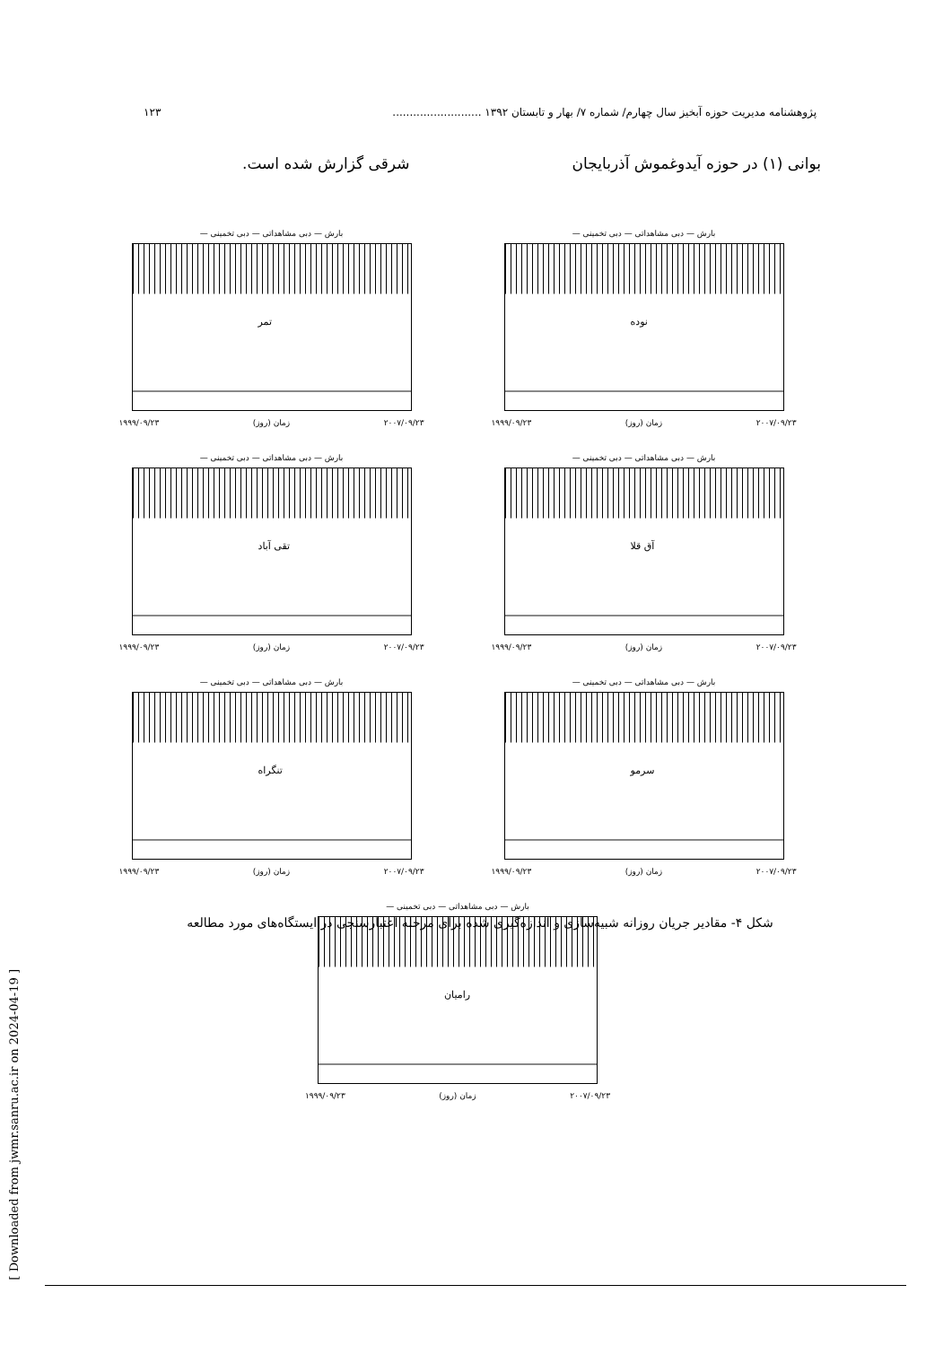پژوهشنامه مدیریت حوزه آبخیز سال چهارم/ شماره ۷/ بهار و تابستان ۱۳۹۲ .......................... ۱۲۳
بوانی (۱) در حوزه آیدوغموش آذربایجان شرقی گزارش شده است.
[ Downloaded from jwmr.sanru.ac.ir on 2024-04-19 ]
بارش — دبی مشاهداتی — دبی تخمینی —
نوده
۱۹۹۹/۰۹/۲۳ زمان (روز) ۲۰۰۷/۰۹/۲۳
بارش — دبی مشاهداتی — دبی تخمینی —
تمر
۱۹۹۹/۰۹/۲۳ زمان (روز) ۲۰۰۷/۰۹/۲۳
بارش — دبی مشاهداتی — دبی تخمینی —
آق قلا
۱۹۹۹/۰۹/۲۳ زمان (روز) ۲۰۰۷/۰۹/۲۳
بارش — دبی مشاهداتی — دبی تخمینی —
تقی آباد
۱۹۹۹/۰۹/۲۳ زمان (روز) ۲۰۰۷/۰۹/۲۳
بارش — دبی مشاهداتی — دبی تخمینی —
سرمو
۱۹۹۹/۰۹/۲۳ زمان (روز) ۲۰۰۷/۰۹/۲۳
بارش — دبی مشاهداتی — دبی تخمینی —
تنگراه
۱۹۹۹/۰۹/۲۳ زمان (روز) ۲۰۰۷/۰۹/۲۳
بارش — دبی مشاهداتی — دبی تخمینی —
رامیان
۱۹۹۹/۰۹/۲۳ زمان (روز) ۲۰۰۷/۰۹/۲۳
شکل ۴- مقادیر جریان روزانه شبیه‌سازی و اندازه‌گیری شده برای مرحله اعتبارسنجی در ایستگاه‌های مورد مطالعه